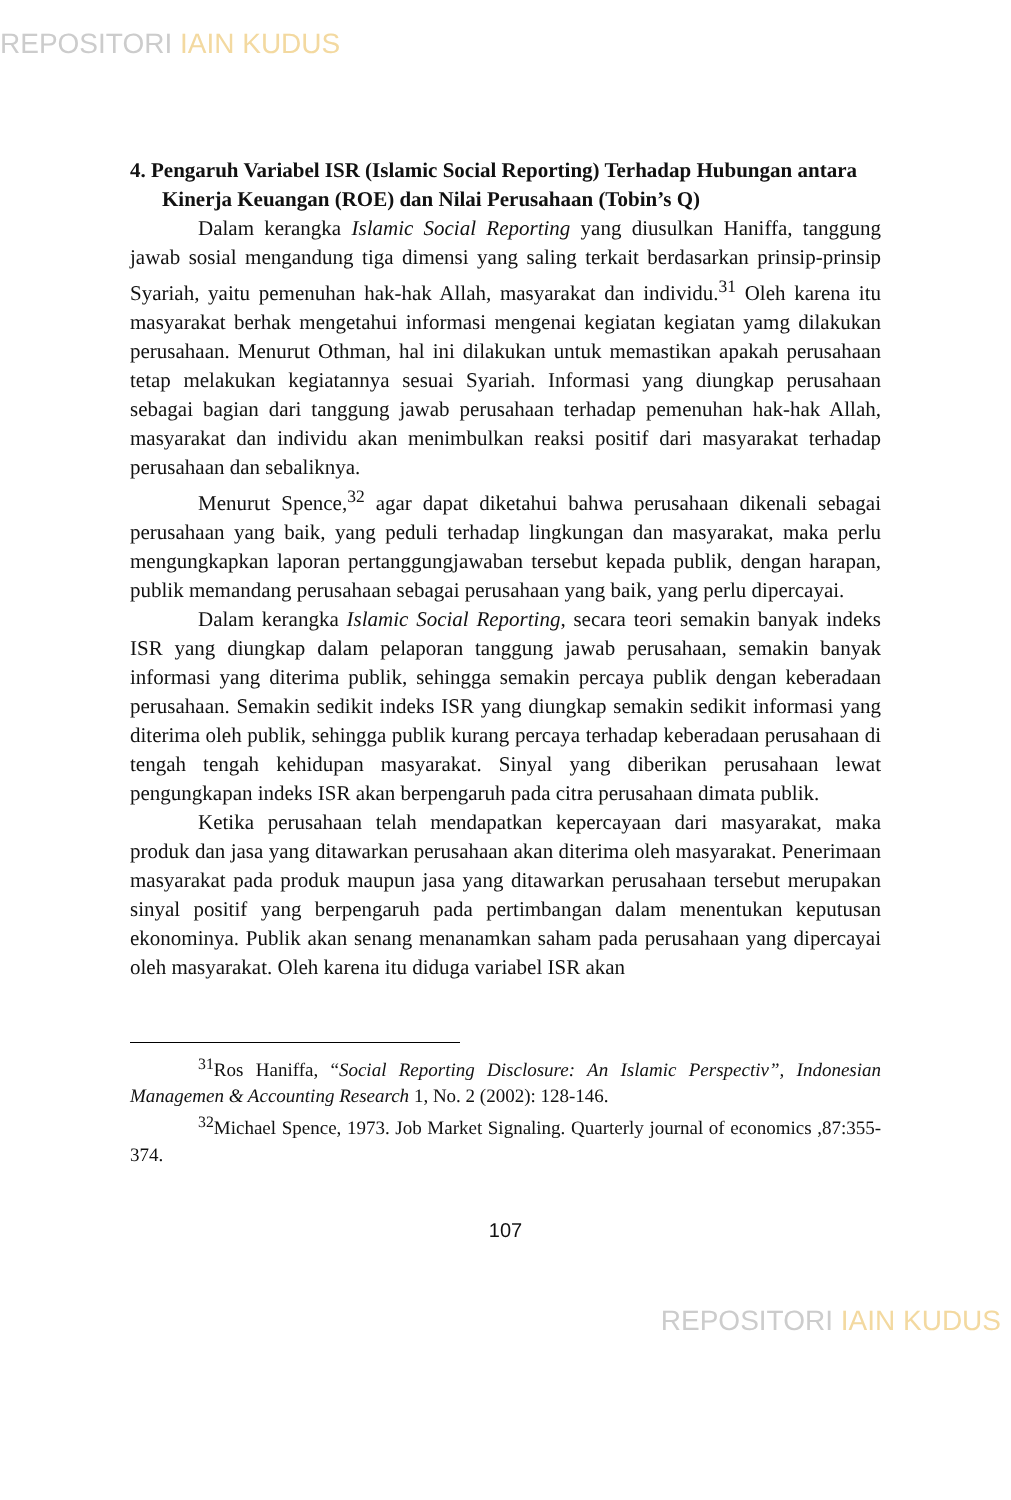REPOSITORI IAIN KUDUS
4. Pengaruh Variabel ISR (Islamic Social Reporting) Terhadap Hubungan antara Kinerja Keuangan (ROE) dan Nilai Perusahaan (Tobin’s Q)
Dalam kerangka Islamic Social Reporting yang diusulkan Haniffa, tanggung jawab sosial mengandung tiga dimensi yang saling terkait berdasarkan prinsip-prinsip Syariah, yaitu pemenuhan hak-hak Allah, masyarakat dan individu.<sup>31</sup> Oleh karena itu masyarakat berhak mengetahui informasi mengenai kegiatan kegiatan yamg dilakukan perusahaan. Menurut Othman, hal ini dilakukan untuk memastikan apakah perusahaan tetap melakukan kegiatannya sesuai Syariah. Informasi yang diungkap perusahaan sebagai bagian dari tanggung jawab perusahaan terhadap pemenuhan hak-hak Allah, masyarakat dan individu akan menimbulkan reaksi positif dari masyarakat terhadap perusahaan dan sebaliknya.
Menurut Spence,<sup>32</sup> agar dapat diketahui bahwa perusahaan dikenali sebagai perusahaan yang baik, yang peduli terhadap lingkungan dan masyarakat, maka perlu mengungkapkan laporan pertanggungjawaban tersebut kepada publik, dengan harapan, publik memandang perusahaan sebagai perusahaan yang baik, yang perlu dipercayai.
Dalam kerangka Islamic Social Reporting, secara teori semakin banyak indeks ISR yang diungkap dalam pelaporan tanggung jawab perusahaan, semakin banyak informasi yang diterima publik, sehingga semakin percaya publik dengan keberadaan perusahaan. Semakin sedikit indeks ISR yang diungkap semakin sedikit informasi yang diterima oleh publik, sehingga publik kurang percaya terhadap keberadaan perusahaan di tengah tengah kehidupan masyarakat. Sinyal yang diberikan perusahaan lewat pengungkapan indeks ISR akan berpengaruh pada citra perusahaan dimata publik.
Ketika perusahaan telah mendapatkan kepercayaan dari masyarakat, maka produk dan jasa yang ditawarkan perusahaan akan diterima oleh masyarakat. Penerimaan masyarakat pada produk maupun jasa yang ditawarkan perusahaan tersebut merupakan sinyal positif yang berpengaruh pada pertimbangan dalam menentukan keputusan ekonominya. Publik akan senang menanamkan saham pada perusahaan yang dipercayai oleh masyarakat. Oleh karena itu diduga variabel ISR akan
<sup>31</sup> Ros Haniffa, “Social Reporting Disclosure: An Islamic Perspectiv”, Indonesian Managemen & Accounting Research 1, No. 2 (2002): 128-146.
<sup>32</sup> Michael Spence, 1973. Job Market Signaling. Quarterly journal of economics ,87:355-374.
107
REPOSITORI IAIN KUDUS